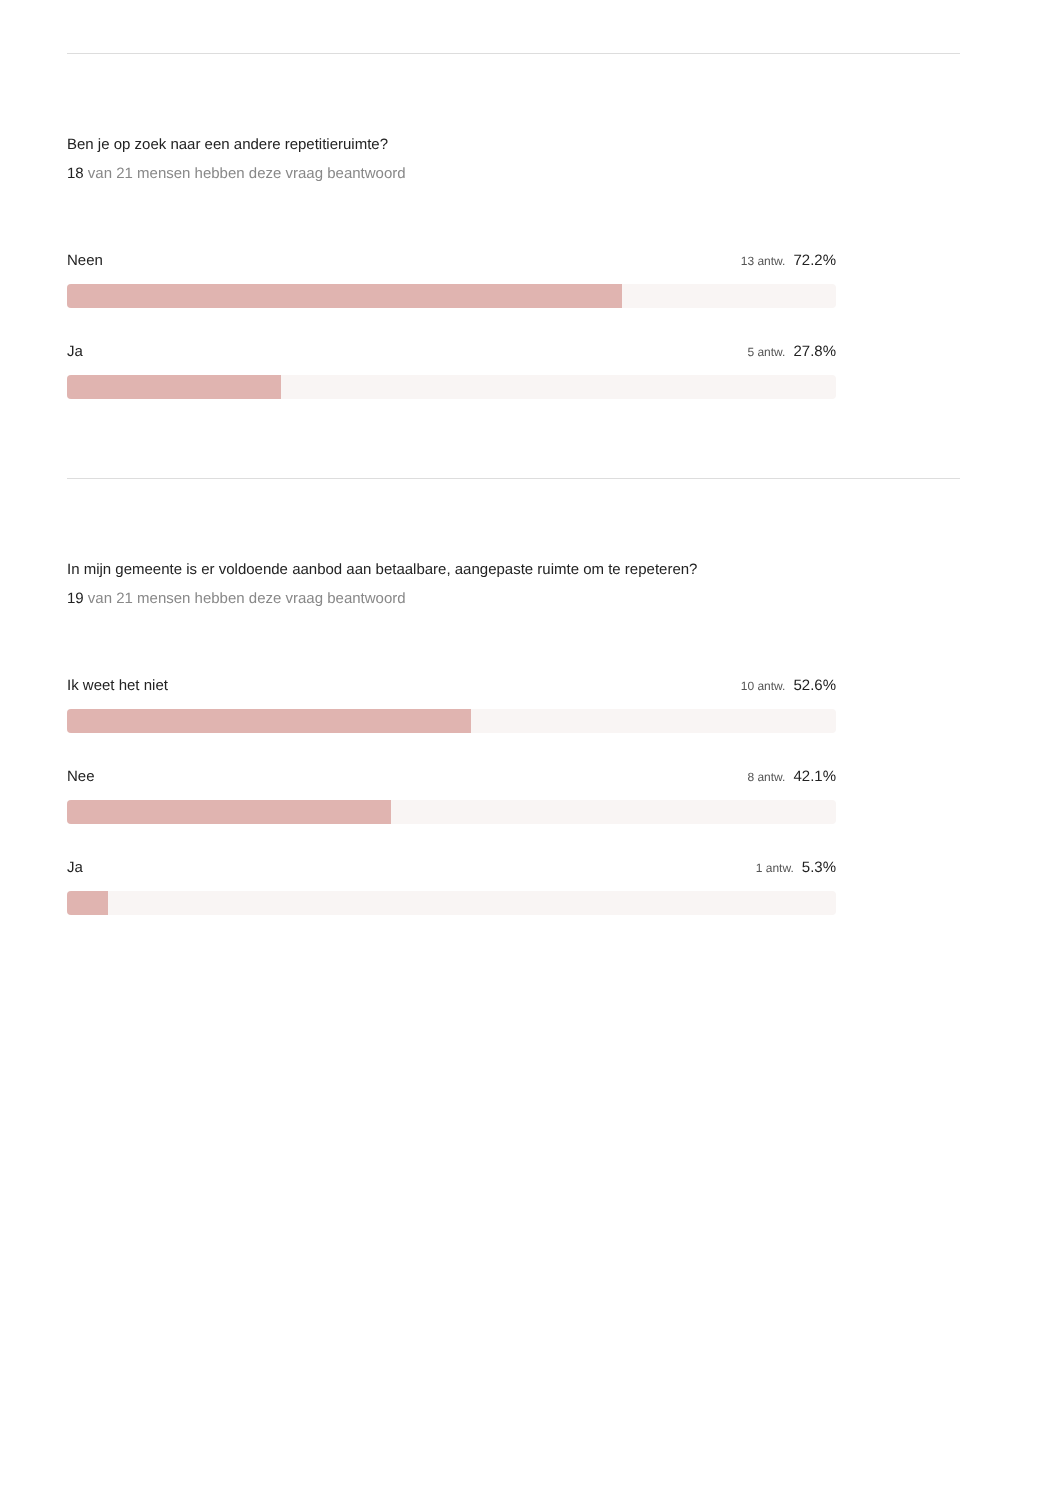Ben je op zoek naar een andere repetitieruimte?
18 van 21 mensen hebben deze vraag beantwoord
Neen 13 antw. 72.2%
Ja 5 antw. 27.8%
In mijn gemeente is er voldoende aanbod aan betaalbare, aangepaste ruimte om te repeteren?
19 van 21 mensen hebben deze vraag beantwoord
Ik weet het niet 10 antw. 52.6%
Nee 8 antw. 42.1%
Ja 1 antw. 5.3%